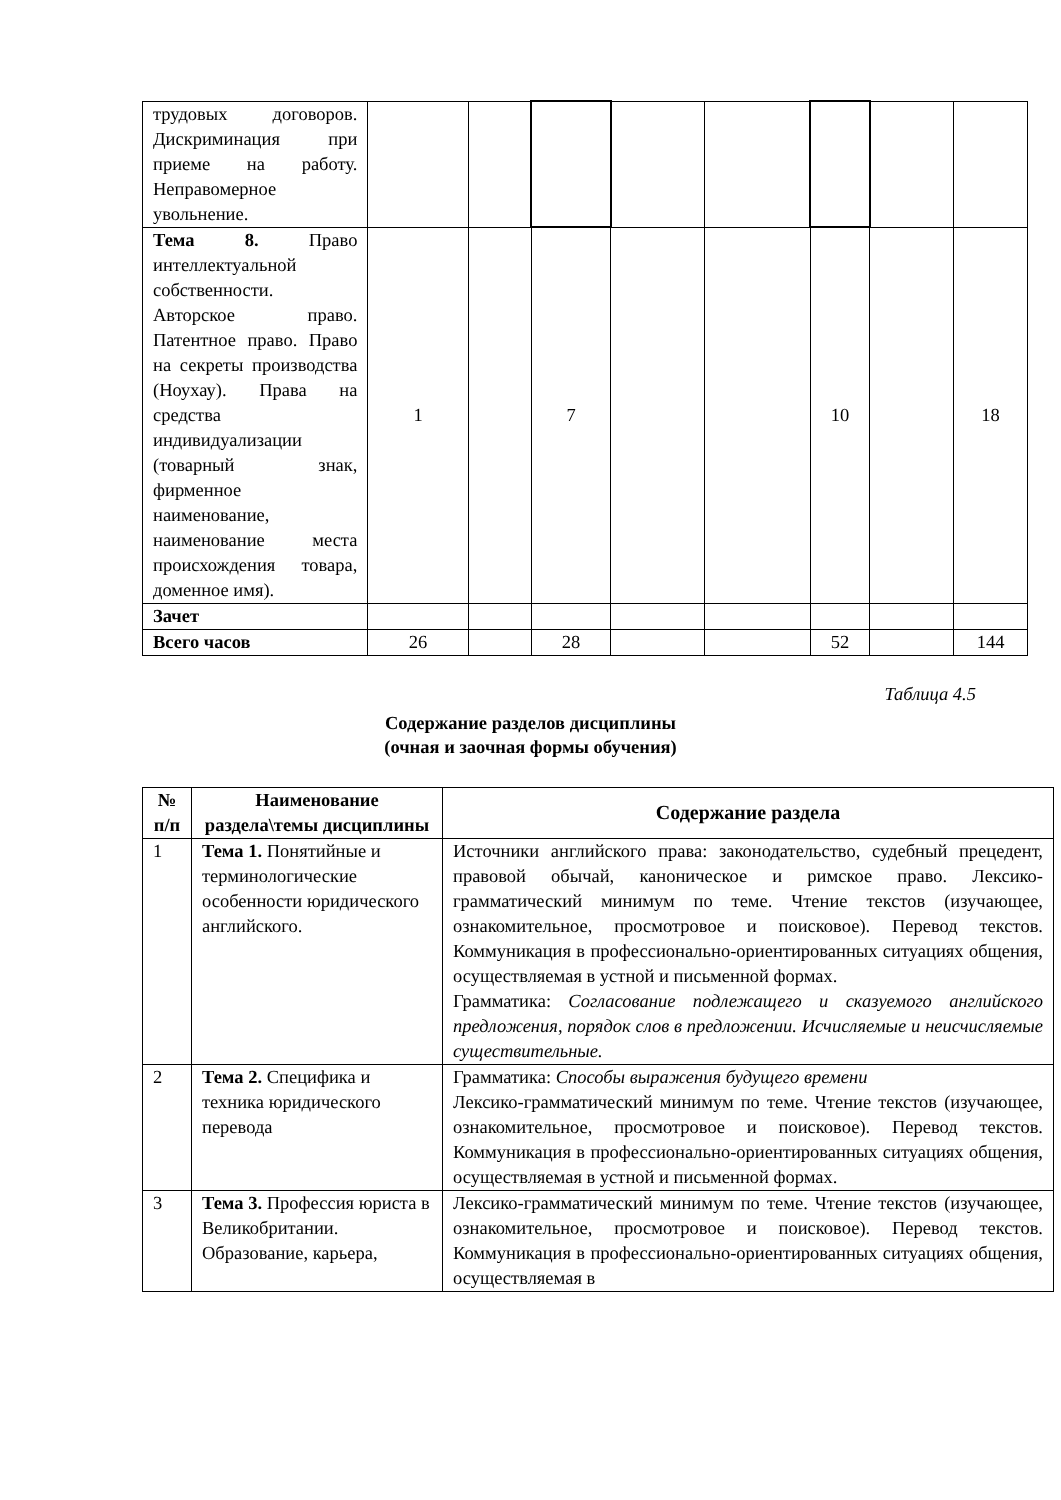| трудовых договоров. Дискриминация при приеме на работу. Неправомерное увольнение. | | | | | | | | |
| Тема 8. Право интеллектуальной собственности. Авторское право. Патентное право. Право на секреты производства (Ноухау). Права на средства индивидуализации (товарный знак, фирменное наименование, наименование места происхождения товара, доменное имя). | 1 | | 7 | | | 10 | | 18 |
| Зачет | | | | | | | | |
| Всего часов | 26 | | 28 | | | 52 | | 144 |
Таблица 4.5
Содержание разделов дисциплины
(очная и заочная формы обучения)
| № п/п | Наименование раздела\темы дисциплины | Содержание раздела |
| --- | --- | --- |
| 1 | Тема 1. Понятийные и терминологические особенности юридического английского. | Источники английского права: законодательство, судебный прецедент, правовой обычай, каноническое и римское право. Лексико-грамматический минимум по теме. Чтение текстов (изучающее, ознакомительное, просмотровое и поисковое). Перевод текстов. Коммуникация в профессионально-ориентированных ситуациях общения, осуществляемая в устной и письменной формах. Грамматика: Согласование подлежащего и сказуемого английского предложения, порядок слов в предложении. Исчисляемые и неисчисляемые существительные. |
| 2 | Тема 2. Специфика и техника юридического перевода | Грамматика: Способы выражения будущего времени Лексико-грамматический минимум по теме. Чтение текстов (изучающее, ознакомительное, просмотровое и поисковое). Перевод текстов. Коммуникация в профессионально-ориентированных ситуациях общения, осуществляемая в устной и письменной формах. |
| 3 | Тема 3. Профессия юриста в Великобритании. Образование, карьера, | Лексико-грамматический минимум по теме. Чтение текстов (изучающее, ознакомительное, просмотровое и поисковое). Перевод текстов. Коммуникация в профессионально-ориентированных ситуациях общения, осуществляемая в |